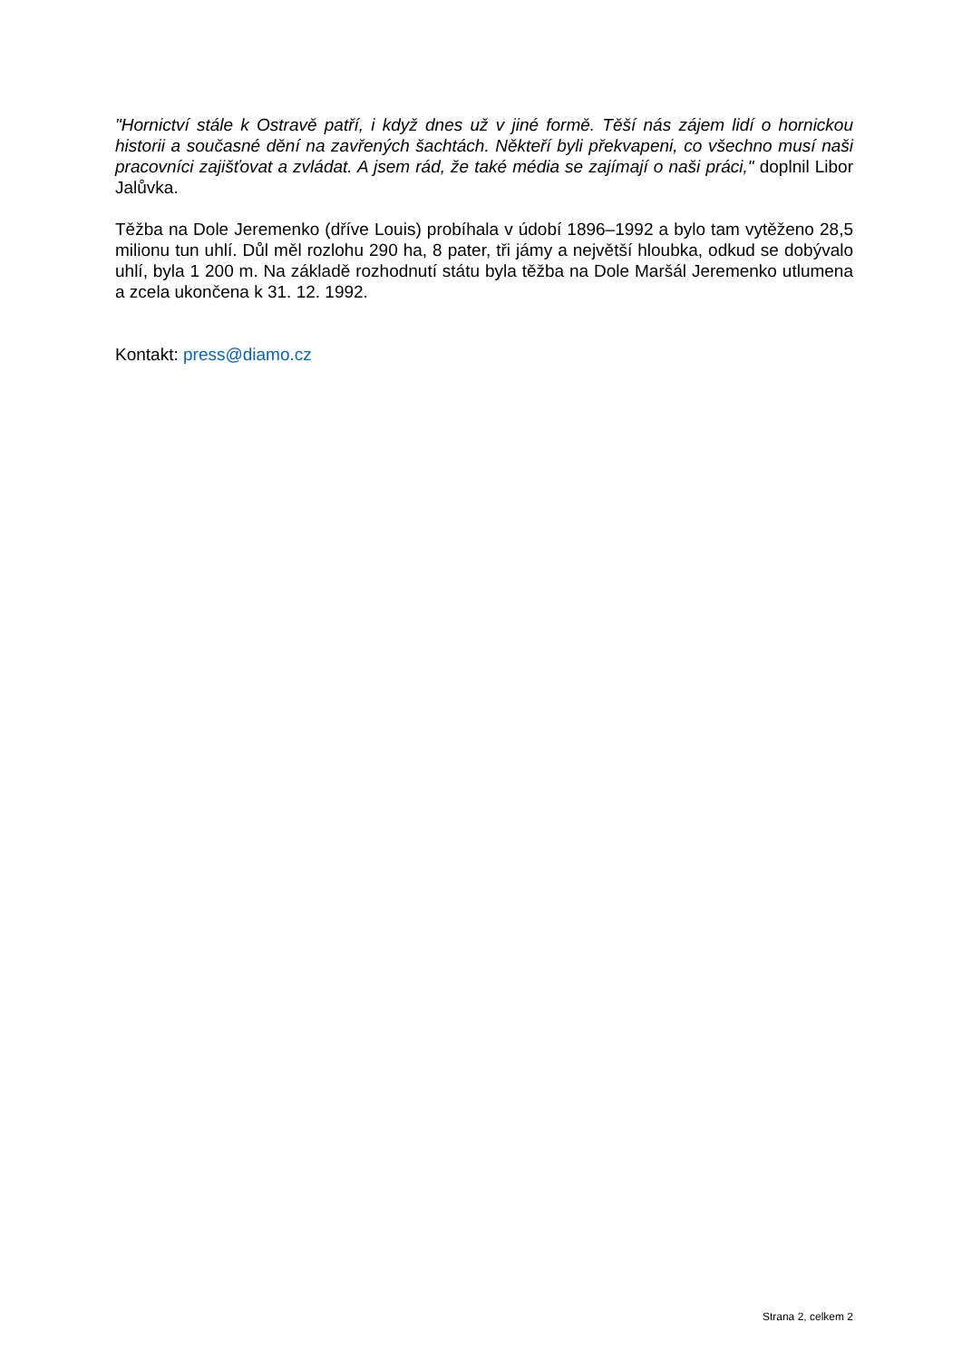"Hornictví stále k Ostravě patří, i když dnes už v jiné formě. Těší nás zájem lidí o hornickou historii a současné dění na zavřených šachtách. Někteří byli překvapeni, co všechno musí naši pracovníci zajišťovat a zvládat. A jsem rád, že také média se zajímají o naši práci," doplnil Libor Jalůvka.
Těžba na Dole Jeremenko (dříve Louis) probíhala v údobí 1896–1992 a bylo tam vytěženo 28,5 milionu tun uhlí. Důl měl rozlohu 290 ha, 8 pater, tři jámy a největší hloubka, odkud se dobývalo uhlí, byla 1 200 m. Na základě rozhodnutí státu byla těžba na Dole Maršál Jeremenko utlumena a zcela ukončena k 31. 12. 1992.
Kontakt: press@diamo.cz
Strana 2, celkem 2